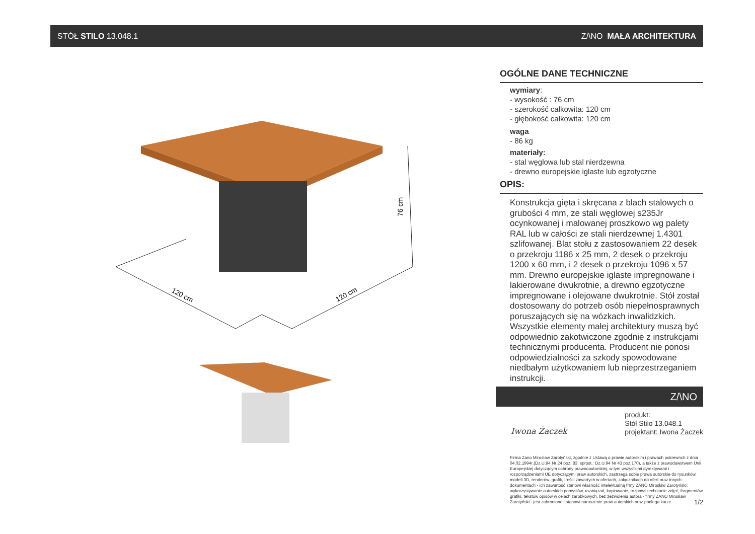STÓŁ STILO 13.048.1 Z/\NO MAŁA ARCHITEKTURA
76 cm
120 cm
120 cm
OGÓLNE DANE TECHNICZNE
wymiary:
- wysokość : 76 cm
- szerokość całkowita: 120 cm
- głębokość całkowita: 120 cm
waga
- 86 kg
materiały:
- stal węglowa lub stal nierdzewna
- drewno europejskie iglaste lub egzotyczne
OPIS:
Konstrukcja gięta i skręcana z blach stalowych o grubości 4 mm, ze stali węglowej s235Jr ocynkowanej i malowanej proszkowo wg palety RAL lub w całości ze stali nierdzewnej 1.4301 szlifowanej. Blat stołu z zastosowaniem 22 desek o przekroju 1186 x 25 mm, 2 desek o przekroju 1200 x 60 mm, i 2 desek o przekroju 1096 x 57 mm. Drewno europejskie iglaste impregnowane i lakierowane dwukrotnie, a drewno egzotyczne impregnowane i olejowane dwukrotnie. Stół został dostosowany do potrzeb osób niepełnosprawnych poruszających się na wózkach inwalidzkich. Wszystkie elementy małej architektury muszą być odpowiednio zakotwiczone zgodnie z instrukcjami technicznymi producenta. Producent nie ponosi odpowiedzialności za szkody spowodowane niedbałym użytkowaniem lub nieprzestrzeganiem instrukcji.
Z/\NO
Iwona Żaczek
produkt:
Stół Stilo 13.048.1
projektant: Iwona Żaczek
Firma Zano Mirosław Zarotyński, zgodnie z Ustawą o prawie autorskim i prawach pokrewnch z dnia 04.02.1994r.(Dz.U.94 Nr 24 poz. 83, sprost.: Dz.U.94 Nr 43 poz.170), a także z prawodawstwem Unii Europejskiej dotyczącym ochrony prawnoautorskiej, w tym wszystkimi dyrektywami i rozporządzeniami UE dotyczącymi praw autorskich, zastrzega sobie prawa autorskie do rysunków, modeli 3D, renderów, grafik, treści zawartych w ofertach, załącznikach do ofert oraz innych dokumentach - ich zawartość stanowi własność intelektualną frmy ZANO Mirosław Zarotyński; wykorzystywanie autorskich pomysłów, rozwiązań, kopiowanie, rozpowszechnianie zdjęć, fragmentów grafiki, tekstów opisów w celach zarobkowych, bez zezwolenia autora - firmy ZANO Mirosław Zarotyński - jest zabronione i stanowi naruszenie praw autorskich oraz podlega karze. 1/2